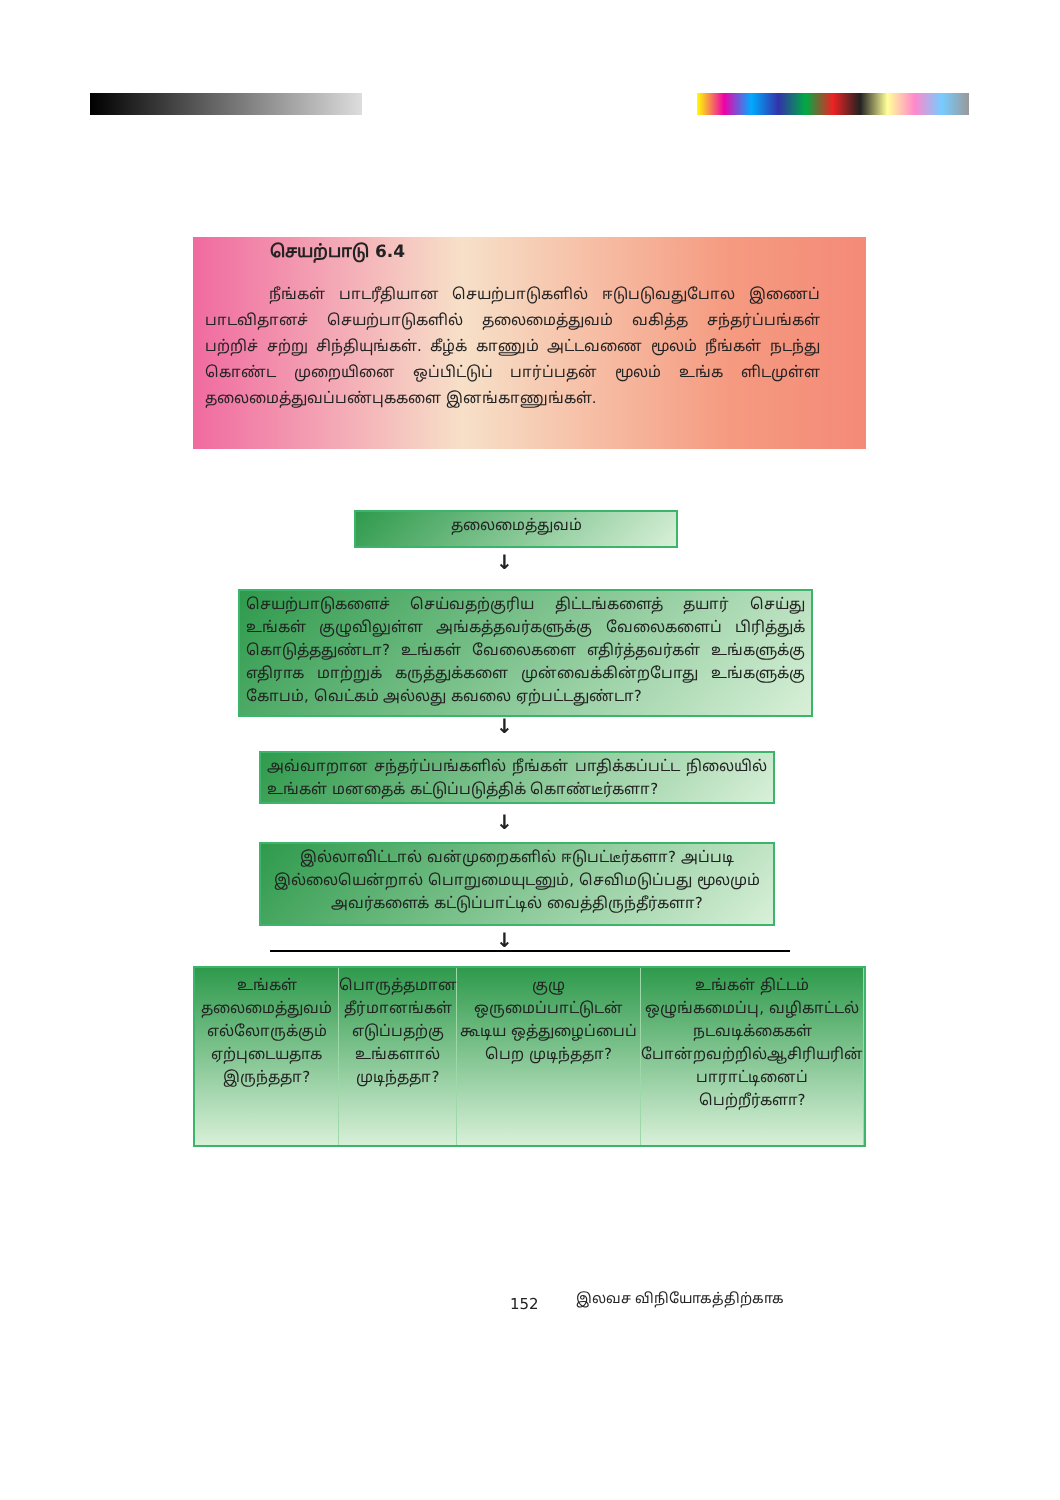செயற்பாடு 6.4
நீங்கள் பாடரீதியான செயற்பாடுகளில் ஈடுபடுவதுபோல இணைப் பாடவிதானச் செயற்பாடுகளில் தலைமைத்துவம் வகித்த சந்தர்ப்பங்கள் பற்றிச் சற்று சிந்தியுங்கள். கீழ்க் காணும் அட்டவணை மூலம் நீங்கள் நடந்து கொண்ட முறையினை ஒப்பிட்டுப் பார்ப்பதன் மூலம் உங்க ளிடமுள்ள தலைமைத்துவப்பண்புககளை இனங்காணுங்கள்.
தலைமைத்துவம்
↓
செயற்பாடுகளைச் செய்வதற்குரிய திட்டங்களைத் தயார் செய்து உங்கள் குழுவிலுள்ள அங்கத்தவர்களுக்கு வேலைகளைப் பிரித்துக் கொடுத்ததுண்டா? உங்கள் வேலைகளை எதிர்த்தவர்கள் உங்களுக்கு எதிராக மாற்றுக் கருத்துக்களை முன்வைக்கின்றபோது உங்களுக்கு கோபம், வெட்கம் அல்லது கவலை ஏற்பட்டதுண்டா?
↓
அவ்வாறான சந்தர்ப்பங்களில் நீங்கள் பாதிக்கப்பட்ட நிலையில் உங்கள் மனதைக் கட்டுப்படுத்திக் கொண்டீர்களா?
↓
இல்லாவிட்டால் வன்முறைகளில் ஈடுபட்டீர்களா? அப்படி இல்லையென்றால் பொறுமையுடனும், செவிமடுப்பது மூலமும் அவர்களைக் கட்டுப்பாட்டில் வைத்திருந்தீர்களா?
↓
உங்கள் தலைமைத்துவம் எல்லோருக்கும் ஏற்புடையதாக இருந்ததா?
பொருத்தமான தீர்மானங்கள் எடுப்பதற்கு உங்களால் முடிந்ததா?
குழு ஒருமைப்பாட்டுடன் கூடிய ஒத்துழைப்பைப் பெற முடிந்ததா?
உங்கள் திட்டம் ஒழுங்கமைப்பு, வழிகாட்டல் நடவடிக்கைகள் போன்றவற்றில்ஆசிரியரின் பாராட்டினைப் பெற்றீர்களா?
152 இலவச விநியோகத்திற்காக